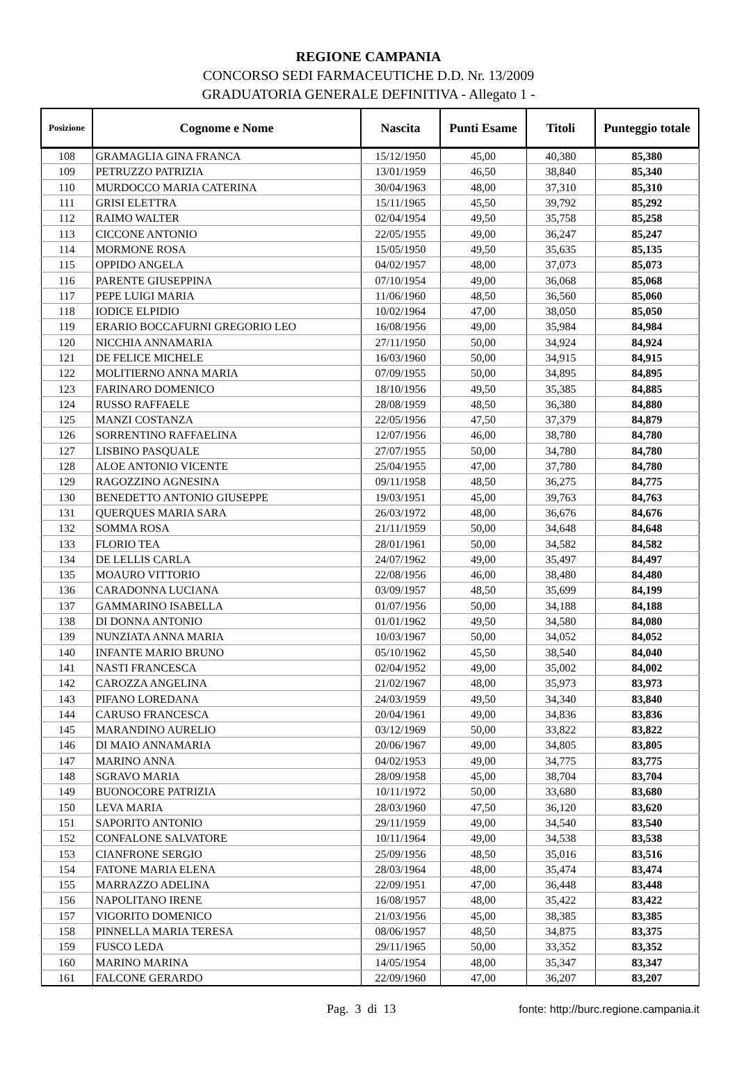REGIONE CAMPANIA
CONCORSO SEDI FARMACEUTICHE D.D. Nr. 13/2009
GRADUATORIA GENERALE DEFINITIVA - Allegato 1 -
| Posizione | Cognome e Nome | Nascita | Punti Esame | Titoli | Punteggio totale |
| --- | --- | --- | --- | --- | --- |
| 108 | GRAMAGLIA GINA FRANCA | 15/12/1950 | 45,00 | 40,380 | 85,380 |
| 109 | PETRUZZO PATRIZIA | 13/01/1959 | 46,50 | 38,840 | 85,340 |
| 110 | MURDOCCO MARIA CATERINA | 30/04/1963 | 48,00 | 37,310 | 85,310 |
| 111 | GRISI ELETTRA | 15/11/1965 | 45,50 | 39,792 | 85,292 |
| 112 | RAIMO WALTER | 02/04/1954 | 49,50 | 35,758 | 85,258 |
| 113 | CICCONE ANTONIO | 22/05/1955 | 49,00 | 36,247 | 85,247 |
| 114 | MORMONE ROSA | 15/05/1950 | 49,50 | 35,635 | 85,135 |
| 115 | OPPIDO ANGELA | 04/02/1957 | 48,00 | 37,073 | 85,073 |
| 116 | PARENTE GIUSEPPINA | 07/10/1954 | 49,00 | 36,068 | 85,068 |
| 117 | PEPE LUIGI MARIA | 11/06/1960 | 48,50 | 36,560 | 85,060 |
| 118 | IODICE ELPIDIO | 10/02/1964 | 47,00 | 38,050 | 85,050 |
| 119 | ERARIO BOCCAFURNI GREGORIO LEO | 16/08/1956 | 49,00 | 35,984 | 84,984 |
| 120 | NICCHIA ANNAMARIA | 27/11/1950 | 50,00 | 34,924 | 84,924 |
| 121 | DE FELICE MICHELE | 16/03/1960 | 50,00 | 34,915 | 84,915 |
| 122 | MOLITIERNO ANNA MARIA | 07/09/1955 | 50,00 | 34,895 | 84,895 |
| 123 | FARINARO DOMENICO | 18/10/1956 | 49,50 | 35,385 | 84,885 |
| 124 | RUSSO RAFFAELE | 28/08/1959 | 48,50 | 36,380 | 84,880 |
| 125 | MANZI COSTANZA | 22/05/1956 | 47,50 | 37,379 | 84,879 |
| 126 | SORRENTINO RAFFAELINA | 12/07/1956 | 46,00 | 38,780 | 84,780 |
| 127 | LISBINO PASQUALE | 27/07/1955 | 50,00 | 34,780 | 84,780 |
| 128 | ALOE ANTONIO VICENTE | 25/04/1955 | 47,00 | 37,780 | 84,780 |
| 129 | RAGOZZINO AGNESINA | 09/11/1958 | 48,50 | 36,275 | 84,775 |
| 130 | BENEDETTO ANTONIO GIUSEPPE | 19/03/1951 | 45,00 | 39,763 | 84,763 |
| 131 | QUERQUES MARIA SARA | 26/03/1972 | 48,00 | 36,676 | 84,676 |
| 132 | SOMMA ROSA | 21/11/1959 | 50,00 | 34,648 | 84,648 |
| 133 | FLORIO TEA | 28/01/1961 | 50,00 | 34,582 | 84,582 |
| 134 | DE LELLIS CARLA | 24/07/1962 | 49,00 | 35,497 | 84,497 |
| 135 | MOAURO VITTORIO | 22/08/1956 | 46,00 | 38,480 | 84,480 |
| 136 | CARADONNA LUCIANA | 03/09/1957 | 48,50 | 35,699 | 84,199 |
| 137 | GAMMARINO ISABELLA | 01/07/1956 | 50,00 | 34,188 | 84,188 |
| 138 | DI DONNA ANTONIO | 01/01/1962 | 49,50 | 34,580 | 84,080 |
| 139 | NUNZIATA ANNA MARIA | 10/03/1967 | 50,00 | 34,052 | 84,052 |
| 140 | INFANTE MARIO BRUNO | 05/10/1962 | 45,50 | 38,540 | 84,040 |
| 141 | NASTI FRANCESCA | 02/04/1952 | 49,00 | 35,002 | 84,002 |
| 142 | CAROZZA ANGELINA | 21/02/1967 | 48,00 | 35,973 | 83,973 |
| 143 | PIFANO LOREDANA | 24/03/1959 | 49,50 | 34,340 | 83,840 |
| 144 | CARUSO FRANCESCA | 20/04/1961 | 49,00 | 34,836 | 83,836 |
| 145 | MARANDINO AURELIO | 03/12/1969 | 50,00 | 33,822 | 83,822 |
| 146 | DI MAIO ANNAMARIA | 20/06/1967 | 49,00 | 34,805 | 83,805 |
| 147 | MARINO ANNA | 04/02/1953 | 49,00 | 34,775 | 83,775 |
| 148 | SGRAVO MARIA | 28/09/1958 | 45,00 | 38,704 | 83,704 |
| 149 | BUONOCORE PATRIZIA | 10/11/1972 | 50,00 | 33,680 | 83,680 |
| 150 | LEVA MARIA | 28/03/1960 | 47,50 | 36,120 | 83,620 |
| 151 | SAPORITO ANTONIO | 29/11/1959 | 49,00 | 34,540 | 83,540 |
| 152 | CONFALONE SALVATORE | 10/11/1964 | 49,00 | 34,538 | 83,538 |
| 153 | CIANFRONE SERGIO | 25/09/1956 | 48,50 | 35,016 | 83,516 |
| 154 | FATONE MARIA ELENA | 28/03/1964 | 48,00 | 35,474 | 83,474 |
| 155 | MARRAZZO ADELINA | 22/09/1951 | 47,00 | 36,448 | 83,448 |
| 156 | NAPOLITANO IRENE | 16/08/1957 | 48,00 | 35,422 | 83,422 |
| 157 | VIGORITO DOMENICO | 21/03/1956 | 45,00 | 38,385 | 83,385 |
| 158 | PINNELLA MARIA TERESA | 08/06/1957 | 48,50 | 34,875 | 83,375 |
| 159 | FUSCO LEDA | 29/11/1965 | 50,00 | 33,352 | 83,352 |
| 160 | MARINO MARINA | 14/05/1954 | 48,00 | 35,347 | 83,347 |
| 161 | FALCONE GERARDO | 22/09/1960 | 47,00 | 36,207 | 83,207 |
Pag. 3 di 13 fonte: http://burc.regione.campania.it